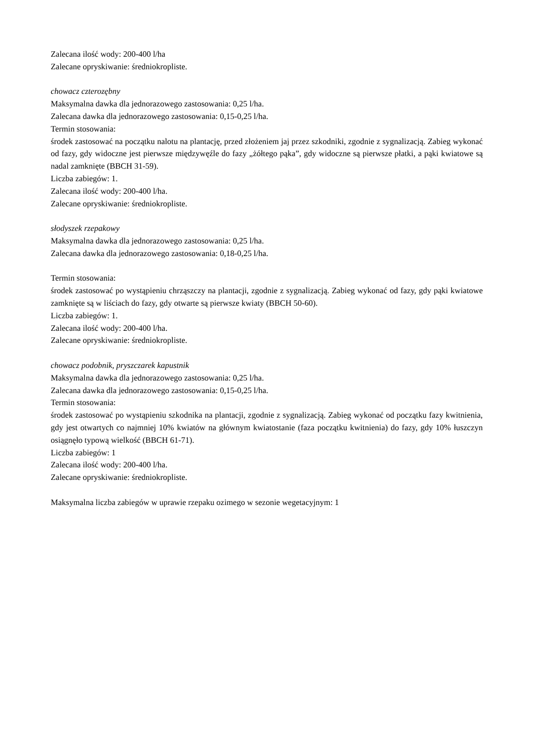Zalecana ilość wody: 200-400 l/ha
Zalecane opryskiwanie: średniokropliste.
chowacz czterozębny
Maksymalna dawka dla jednorazowego zastosowania: 0,25 l/ha.
Zalecana dawka dla jednorazowego zastosowania: 0,15-0,25 l/ha.
Termin stosowania:
środek zastosować na początku nalotu na plantację, przed złożeniem jaj przez szkodniki, zgodnie z sygnalizacją. Zabieg wykonać od fazy, gdy widoczne jest pierwsze międzywęźle do fazy „żółtego pąka”, gdy widoczne są pierwsze płatki, a pąki kwiatowe są nadal zamknięte (BBCH 31-59).
Liczba zabiegów: 1.
Zalecana ilość wody: 200-400 l/ha.
Zalecane opryskiwanie: średniokropliste.
słodyszek rzepakowy
Maksymalna dawka dla jednorazowego zastosowania: 0,25 l/ha.
Zalecana dawka dla jednorazowego zastosowania: 0,18-0,25 l/ha.
Termin stosowania:
środek zastosować po wystąpieniu chrząszczy na plantacji, zgodnie z sygnalizacją. Zabieg wykonać od fazy, gdy pąki kwiatowe zamknięte są w liściach do fazy, gdy otwarte są pierwsze kwiaty (BBCH 50-60).
Liczba zabiegów: 1.
Zalecana ilość wody: 200-400 l/ha.
Zalecane opryskiwanie: średniokropliste.
chowacz podobnik, pryszczarek kapustnik
Maksymalna dawka dla jednorazowego zastosowania: 0,25 l/ha.
Zalecana dawka dla jednorazowego zastosowania: 0,15-0,25 l/ha.
Termin stosowania:
środek zastosować po wystąpieniu szkodnika na plantacji, zgodnie z sygnalizacją. Zabieg wykonać od początku fazy kwitnienia, gdy jest otwartych co najmniej 10% kwiatów na głównym kwiatostanie (faza początku kwitnienia) do fazy, gdy 10% łuszczyn osiągnęło typową wielkość (BBCH 61-71).
Liczba zabiegów: 1
Zalecana ilość wody: 200-400 l/ha.
Zalecane opryskiwanie: średniokropliste.
Maksymalna liczba zabiegów w uprawie rzepaku ozimego w sezonie wegetacyjnym: 1